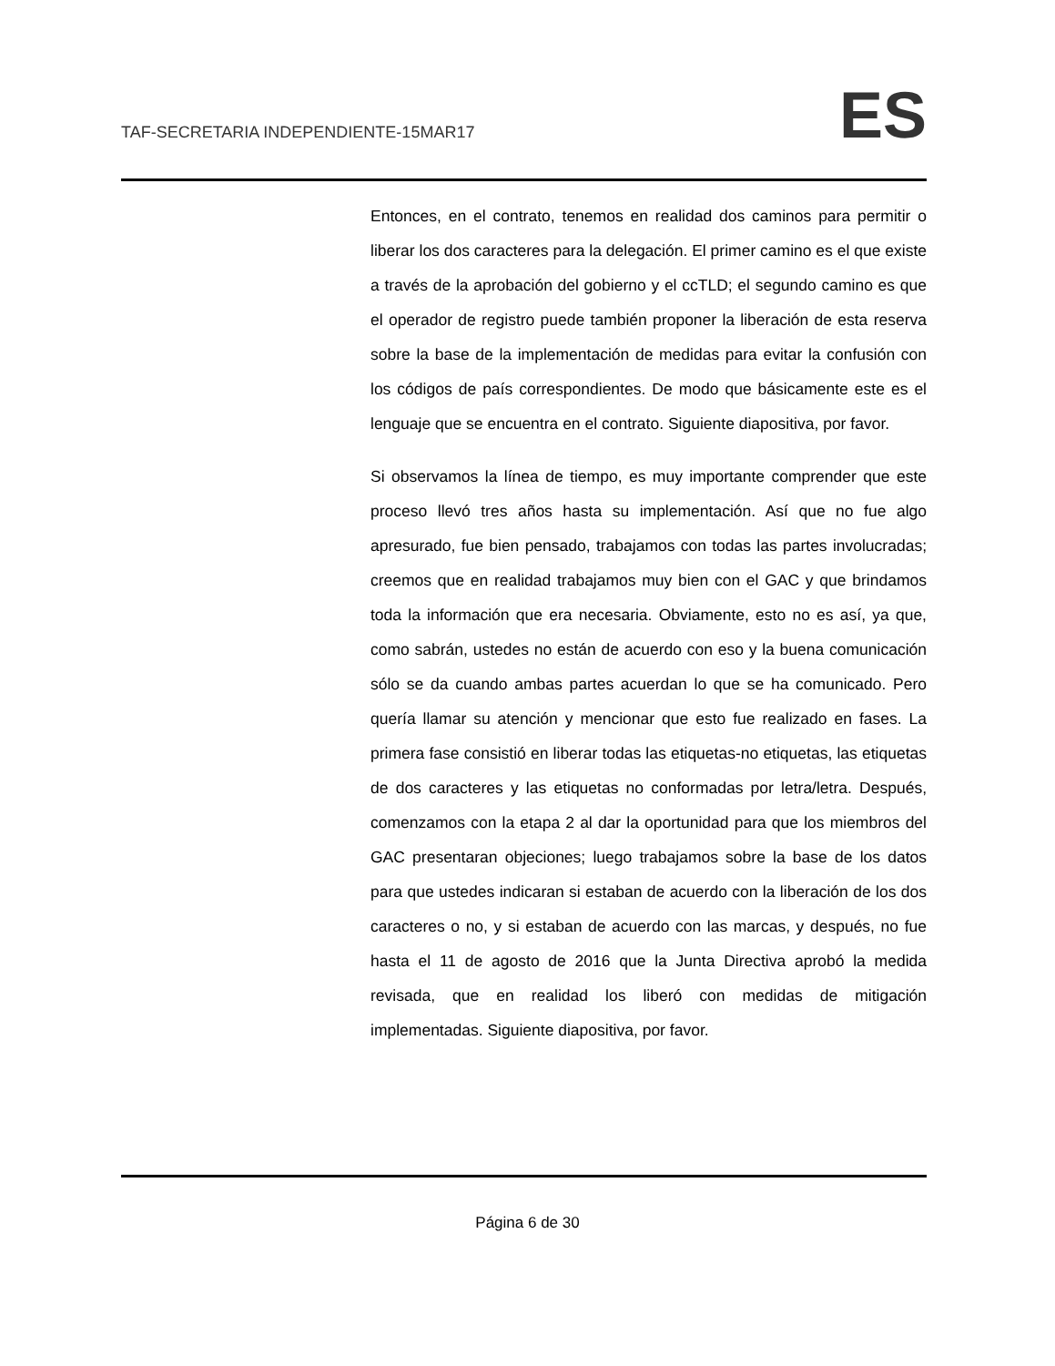TAF-SECRETARIA INDEPENDIENTE-15MAR17 ES
Entonces, en el contrato, tenemos en realidad dos caminos para permitir o liberar los dos caracteres para la delegación. El primer camino es el que existe a través de la aprobación del gobierno y el ccTLD; el segundo camino es que el operador de registro puede también proponer la liberación de esta reserva sobre la base de la implementación de medidas para evitar la confusión con los códigos de país correspondientes. De modo que básicamente este es el lenguaje que se encuentra en el contrato. Siguiente diapositiva, por favor.
Si observamos la línea de tiempo, es muy importante comprender que este proceso llevó tres años hasta su implementación. Así que no fue algo apresurado, fue bien pensado, trabajamos con todas las partes involucradas; creemos que en realidad trabajamos muy bien con el GAC y que brindamos toda la información que era necesaria. Obviamente, esto no es así, ya que, como sabrán, ustedes no están de acuerdo con eso y la buena comunicación sólo se da cuando ambas partes acuerdan lo que se ha comunicado. Pero quería llamar su atención y mencionar que esto fue realizado en fases. La primera fase consistió en liberar todas las etiquetas-no etiquetas, las etiquetas de dos caracteres y las etiquetas no conformadas por letra/letra. Después, comenzamos con la etapa 2 al dar la oportunidad para que los miembros del GAC presentaran objeciones; luego trabajamos sobre la base de los datos para que ustedes indicaran si estaban de acuerdo con la liberación de los dos caracteres o no, y si estaban de acuerdo con las marcas, y después, no fue hasta el 11 de agosto de 2016 que la Junta Directiva aprobó la medida revisada, que en realidad los liberó con medidas de mitigación implementadas. Siguiente diapositiva, por favor.
Página 6 de 30